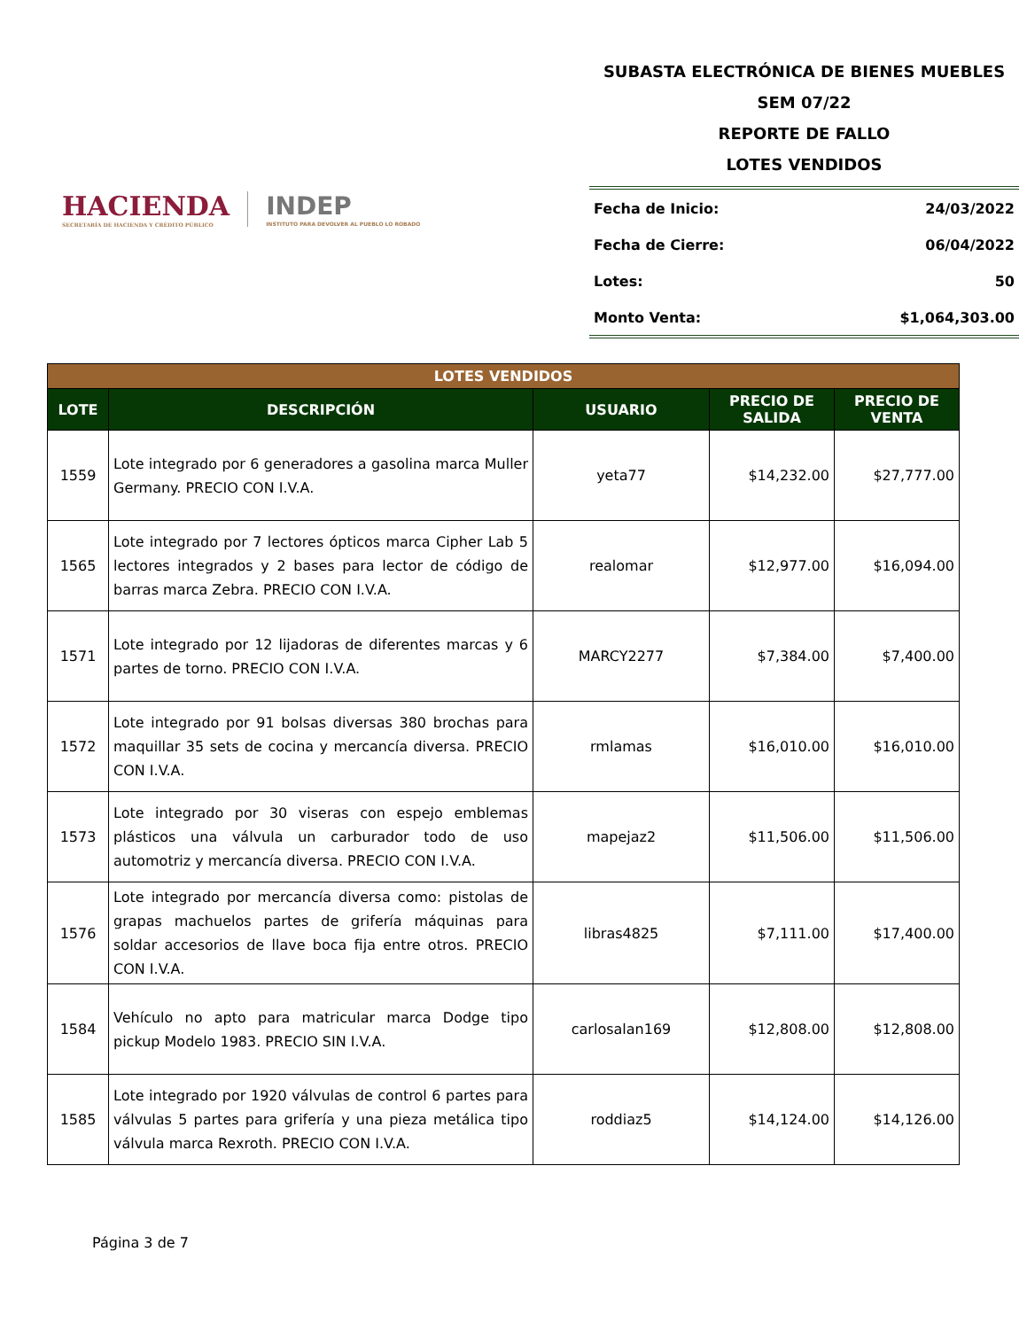HACIENDA
SECRETARÍA DE HACIENDA Y CRÉDITO PÚBLICO
INDEP
INSTITUTO PARA DEVOLVER AL PUEBLO LO ROBADO
SUBASTA ELECTRÓNICA DE BIENES MUEBLES
SEM 07/22
REPORTE DE FALLO
LOTES VENDIDOS
Fecha de Inicio: 24/03/2022
Fecha de Cierre: 06/04/2022
Lotes: 50
Monto Venta: $1,064,303.00
| LOTES VENDIDOS | | | | |
| LOTE | DESCRIPCIÓN | USUARIO | PRECIO DE SALIDA | PRECIO DE VENTA |
| 1559 | Lote integrado por 6 generadores a gasolina marca Muller Germany. PRECIO CON I.V.A. | yeta77 | $14,232.00 | $27,777.00 |
| 1565 | Lote integrado por 7 lectores ópticos marca Cipher Lab 5 lectores integrados y 2 bases para lector de código de barras marca Zebra. PRECIO CON I.V.A. | realomar | $12,977.00 | $16,094.00 |
| 1571 | Lote integrado por 12 lijadoras de diferentes marcas y 6 partes de torno. PRECIO CON I.V.A. | MARCY2277 | $7,384.00 | $7,400.00 |
| 1572 | Lote integrado por 91 bolsas diversas 380 brochas para maquillar 35 sets de cocina y mercancía diversa. PRECIO CON I.V.A. | rmlamas | $16,010.00 | $16,010.00 |
| 1573 | Lote integrado por 30 viseras con espejo emblemas plásticos una válvula un carburador todo de uso automotriz y mercancía diversa. PRECIO CON I.V.A. | mapejaz2 | $11,506.00 | $11,506.00 |
| 1576 | Lote integrado por mercancía diversa como: pistolas de grapas machuelos partes de grifería máquinas para soldar accesorios de llave boca fija entre otros. PRECIO CON I.V.A. | libras4825 | $7,111.00 | $17,400.00 |
| 1584 | Vehículo no apto para matricular marca Dodge tipo pickup Modelo 1983. PRECIO SIN I.V.A. | carlosalan169 | $12,808.00 | $12,808.00 |
| 1585 | Lote integrado por 1920 válvulas de control 6 partes para válvulas 5 partes para grifería y una pieza metálica tipo válvula marca Rexroth. PRECIO CON I.V.A. | roddiaz5 | $14,124.00 | $14,126.00 |
Página 3 de 7